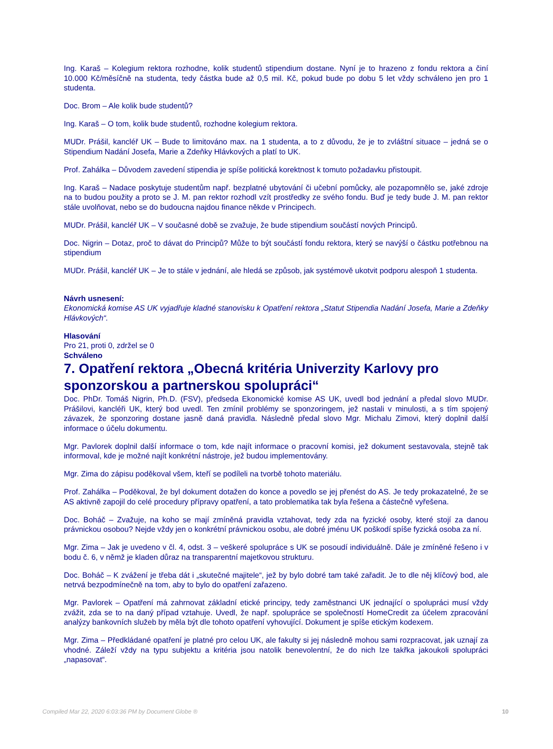Ing. Karaš – Kolegium rektora rozhodne, kolik studentů stipendium dostane. Nyní je to hrazeno z fondu rektora a činí 10.000 Kč/měsíčně na studenta, tedy částka bude až 0,5 mil. Kč, pokud bude po dobu 5 let vždy schváleno jen pro 1 studenta.
Doc. Brom – Ale kolik bude studentů?
Ing. Karaš – O tom, kolik bude studentů, rozhodne kolegium rektora.
MUDr. Prášil, kancléř UK – Bude to limitováno max. na 1 studenta, a to z důvodu, že je to zvláštní situace – jedná se o Stipendium Nadání Josefa, Marie a Zdeňky Hlávkových a platí to UK.
Prof. Zahálka – Důvodem zavedení stipendia je spíše politická korektnost k tomuto požadavku přistoupit.
Ing. Karaš – Nadace poskytuje studentům např. bezplatné ubytování či učební pomůcky, ale pozapomnělo se, jaké zdroje na to budou použity a proto se J. M. pan rektor rozhodl vzít prostředky ze svého fondu. Buď je tedy bude J. M. pan rektor stále uvolňovat, nebo se do budoucna najdou finance někde v Principech.
MUDr. Prášil, kancléř UK – V současné době se zvažuje, že bude stipendium součástí nových Principů.
Doc. Nigrin – Dotaz, proč to dávat do Principů? Může to být součástí fondu rektora, který se navýší o částku potřebnou na stipendium
MUDr. Prášil, kancléř UK – Je to stále v jednání, ale hledá se způsob, jak systémově ukotvit podporu alespoň 1 studenta.
Návrh usnesení:
Ekonomická komise AS UK vyjadřuje kladné stanovisku k Opatření rektora „Statut Stipendia Nadání Josefa, Marie a Zdeňky Hlávkových“.
Hlasování
Pro 21, proti 0, zdržel se 0
Schváleno
7. Opatření rektora „Obecná kritéria Univerzity Karlovy pro sponzorskou a partnerskou spolupráci“
Doc. PhDr. Tomáš Nigrin, Ph.D. (FSV), předseda Ekonomické komise AS UK, uvedl bod jednání a předal slovo MUDr. Prášilovi, kancléři UK, který bod uvedl. Ten zmínil problémy se sponzoringem, jež nastali v minulosti, a s tím spojený závazek, že sponzoring dostane jasně daná pravidla. Následně předal slovo Mgr. Michalu Zimovi, který doplnil další informace o účelu dokumentu.
Mgr. Pavlorek doplnil další informace o tom, kde najít informace o pracovní komisi, jež dokument sestavovala, stejně tak informoval, kde je možné najít konkrétní nástroje, jež budou implementovány.
Mgr. Zima do zápisu poděkoval všem, kteří se podíleli na tvorbě tohoto materiálu.
Prof. Zahálka – Poděkoval, že byl dokument dotažen do konce a povedlo se jej přenést do AS. Je tedy prokazatelné, že se AS aktivně zapojil do celé procedury přípravy opatření, a tato problematika tak byla řešena a částečně vyřešena.
Doc. Boháč – Zvažuje, na koho se mají zmíněná pravidla vztahovat, tedy zda na fyzické osoby, které stojí za danou právnickou osobou? Nejde vždy jen o konkrétní právnickou osobu, ale dobré jménu UK poškodí spíše fyzická osoba za ní.
Mgr. Zima – Jak je uvedeno v čl. 4, odst. 3 – veškeré spolupráce s UK se posoudí individuálně. Dále je zmíněné řešeno i v bodu č. 6, v němž je kladen důraz na transparentní majetkovou strukturu.
Doc. Boháč – K zvážení je třeba dát i „skutečné majitele“, jež by bylo dobré tam také zařadit. Je to dle něj klíčový bod, ale netrvá bezpodmínečně na tom, aby to bylo do opatření zařazeno.
Mgr. Pavlorek – Opatření má zahrnovat základní etické principy, tedy zaměstnanci UK jednající o spolupráci musí vždy zvážit, zda se to na daný případ vztahuje. Uvedl, že např. spolupráce se společností HomeCredit za účelem zpracování analýzy bankovních služeb by měla být dle tohoto opatření vyhovující. Dokument je spíše etickým kodexem.
Mgr. Zima – Předkládané opatření je platné pro celou UK, ale fakulty si jej následně mohou sami rozpracovat, jak uznají za vhodné. Záleží vždy na typu subjektu a kritéria jsou natolik benevolentní, že do nich lze takřka jakoukoli spolupráci „napasovat“.
Compiled Mar 22, 2020 6:03:36 PM by Document Globe ® 10